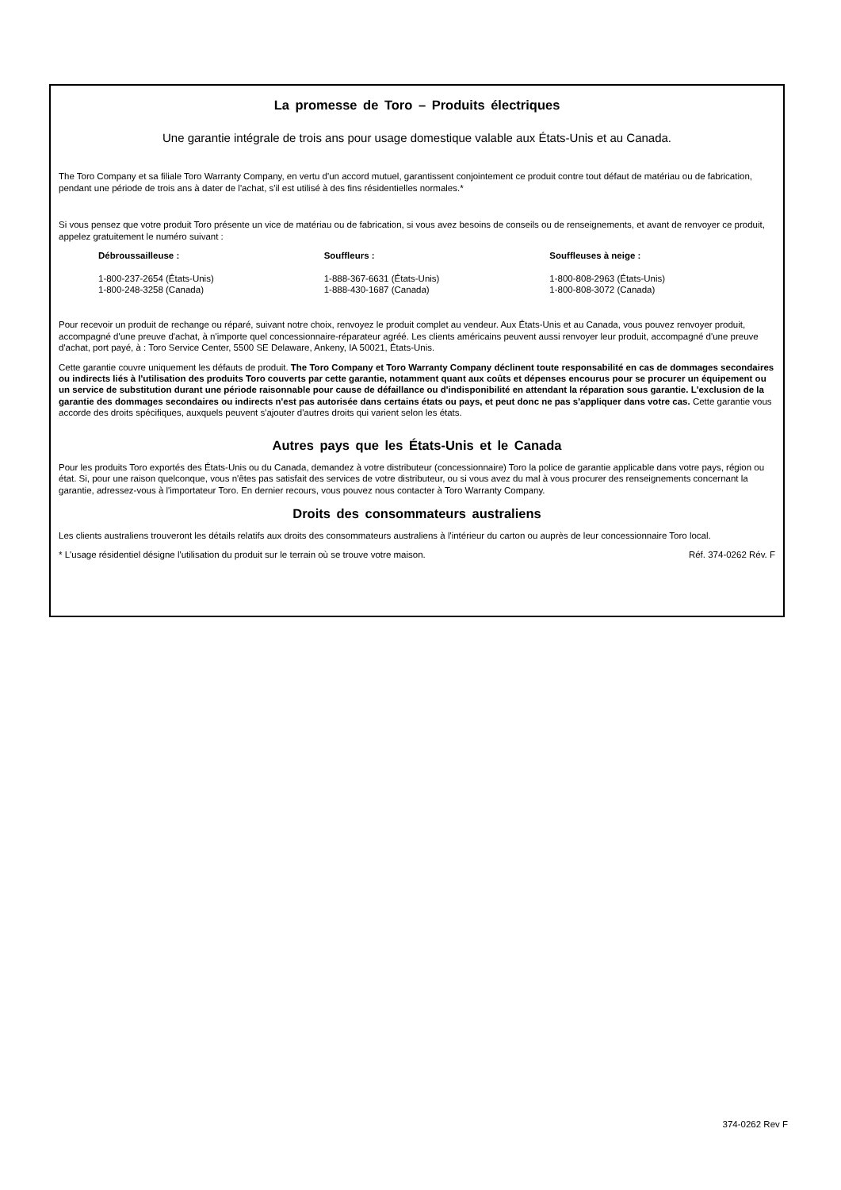La promesse de Toro – Produits électriques
Une garantie intégrale de trois ans pour usage domestique valable aux États-Unis et au Canada.
The Toro Company et sa filiale Toro Warranty Company, en vertu d'un accord mutuel, garantissent conjointement ce produit contre tout défaut de matériau ou de fabrication, pendant une période de trois ans à dater de l'achat, s'il est utilisé à des fins résidentielles normales.*
Si vous pensez que votre produit Toro présente un vice de matériau ou de fabrication, si vous avez besoins de conseils ou de renseignements, et avant de renvoyer ce produit, appelez gratuitement le numéro suivant :
Débroussailleuse :
1-800-237-2654 (États-Unis)
1-800-248-3258 (Canada)
Souffleurs :
1-888-367-6631 (États-Unis)
1-888-430-1687 (Canada)
Souffleuses à neige :
1-800-808-2963 (États-Unis)
1-800-808-3072 (Canada)
Pour recevoir un produit de rechange ou réparé, suivant notre choix, renvoyez le produit complet au vendeur. Aux États-Unis et au Canada, vous pouvez renvoyer produit, accompagné d'une preuve d'achat, à n'importe quel concessionnaire-réparateur agréé. Les clients américains peuvent aussi renvoyer leur produit, accompagné d'une preuve d'achat, port payé, à : Toro Service Center, 5500 SE Delaware, Ankeny, IA 50021, États-Unis.
Cette garantie couvre uniquement les défauts de produit. The Toro Company et Toro Warranty Company déclinent toute responsabilité en cas de dommages secondaires ou indirects liés à l'utilisation des produits Toro couverts par cette garantie, notamment quant aux coûts et dépenses encourus pour se procurer un équipement ou un service de substitution durant une période raisonnable pour cause de défaillance ou d'indisponibilité en attendant la réparation sous garantie. L'exclusion de la garantie des dommages secondaires ou indirects n'est pas autorisée dans certains états ou pays, et peut donc ne pas s'appliquer dans votre cas. Cette garantie vous accorde des droits spécifiques, auxquels peuvent s'ajouter d'autres droits qui varient selon les états.
Autres pays que les États-Unis et le Canada
Pour les produits Toro exportés des États-Unis ou du Canada, demandez à votre distributeur (concessionnaire) Toro la police de garantie applicable dans votre pays, région ou état. Si, pour une raison quelconque, vous n'êtes pas satisfait des services de votre distributeur, ou si vous avez du mal à vous procurer des renseignements concernant la garantie, adressez-vous à l'importateur Toro. En dernier recours, vous pouvez nous contacter à Toro Warranty Company.
Droits des consommateurs australiens
Les clients australiens trouveront les détails relatifs aux droits des consommateurs australiens à l'intérieur du carton ou auprès de leur concessionnaire Toro local.
* L'usage résidentiel désigne l'utilisation du produit sur le terrain où se trouve votre maison. Réf. 374-0262 Rév. F
374-0262 Rev F